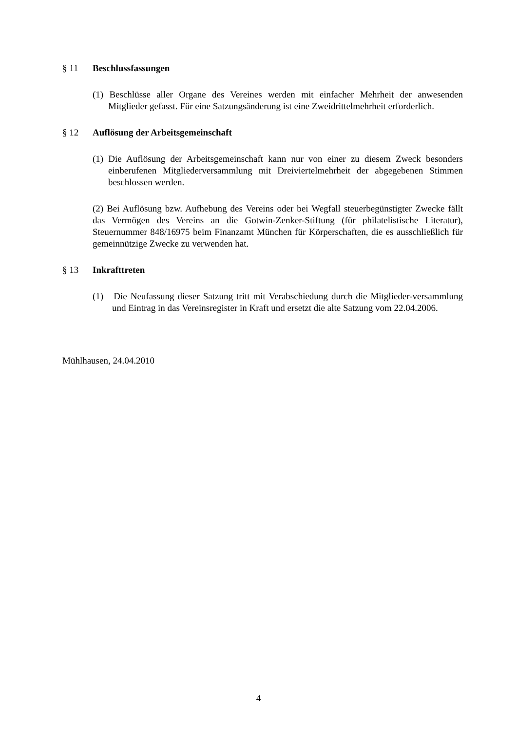§ 11 Beschlussfassungen
(1) Beschlüsse aller Organe des Vereines werden mit einfacher Mehrheit der anwesenden Mitglieder gefasst. Für eine Satzungsänderung ist eine Zweidrittelmehrheit erforderlich.
§ 12 Auflösung der Arbeitsgemeinschaft
(1) Die Auflösung der Arbeitsgemeinschaft kann nur von einer zu diesem Zweck besonders einberufenen Mitgliederversammlung mit Dreiviertelmehrheit der abgegebenen Stimmen beschlossen werden.
(2) Bei Auflösung bzw. Aufhebung des Vereins oder bei Wegfall steuerbegünstigter Zwecke fällt das Vermögen des Vereins an die Gotwin-Zenker-Stiftung (für philatelistische Literatur), Steuernummer 848/16975 beim Finanzamt München für Körperschaften, die es ausschließlich für gemeinnützige Zwecke zu verwenden hat.
§ 13 Inkrafttreten
(1) Die Neufassung dieser Satzung tritt mit Verabschiedung durch die Mitglieder-versammlung und Eintrag in das Vereinsregister in Kraft und ersetzt die alte Satzung vom 22.04.2006.
Mühlhausen, 24.04.2010
4